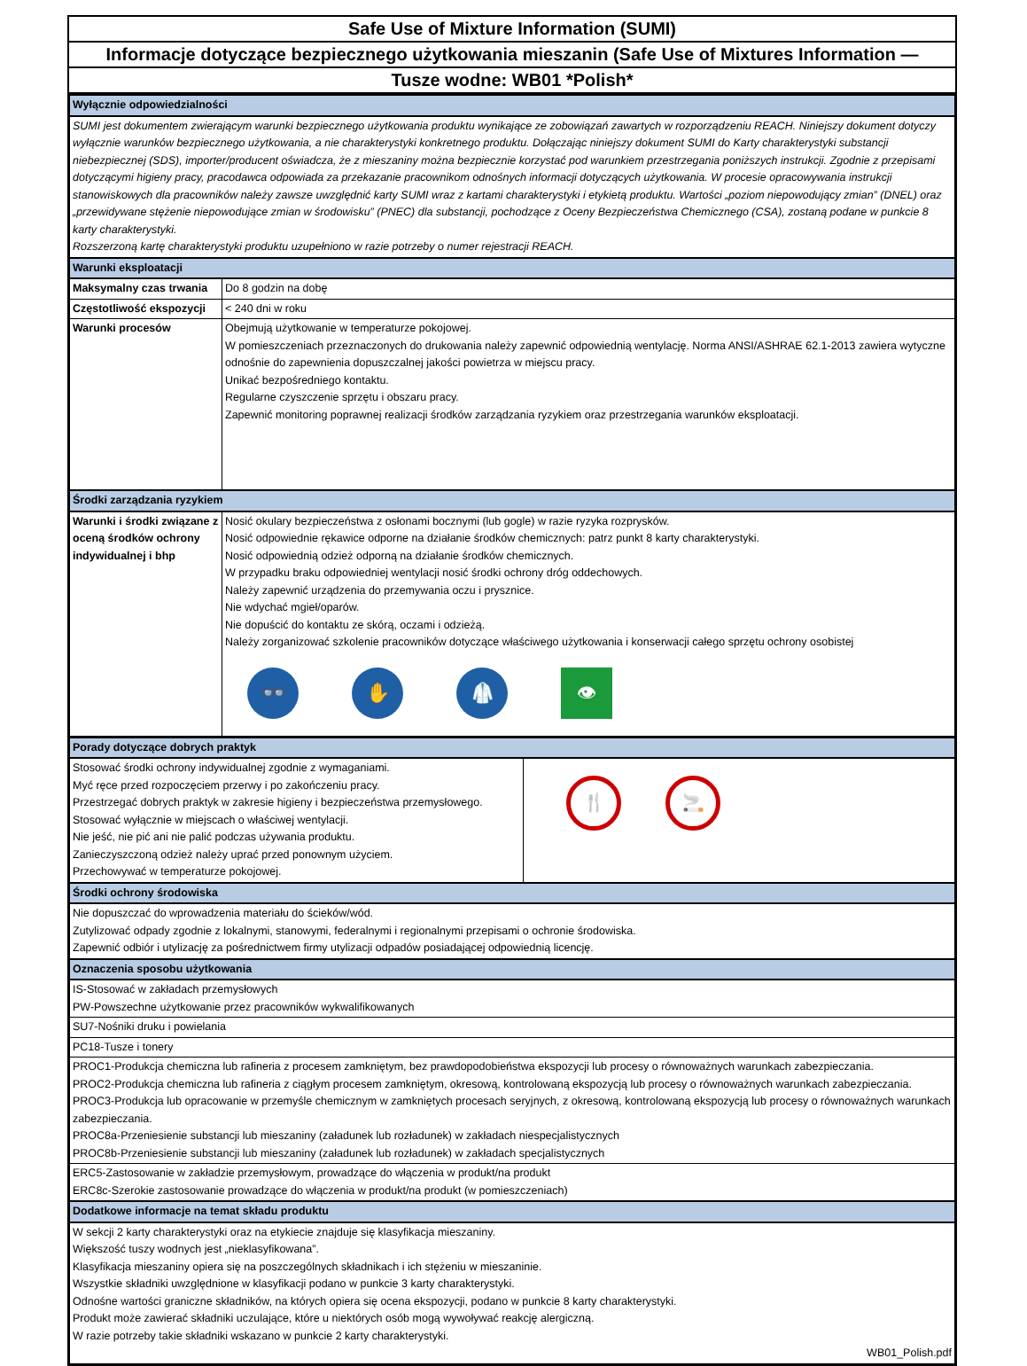Safe Use of Mixture Information (SUMI)
Informacje dotyczące bezpiecznego użytkowania mieszanin (Safe Use of Mixtures Information —
Tusze wodne: WB01 *Polish*
| Wyłącznie odpowiedzialności | |
| SUMI jest dokumentem zwierającym warunki bezpiecznego użytkowania produktu wynikające ze zobowiązań zawartych w rozporządzeniu REACH. Niniejszy dokument dotyczy wyłącznie warunków bezpiecznego użytkowania, a nie charakterystyki konkretnego produktu. Dołączając niniejszy dokument SUMI do Karty charakterystyki substancji niebezpiecznej (SDS), importer/producent oświadcza, że z mieszaniny można bezpiecznie korzystać pod warunkiem przestrzegania poniższych instrukcji. Zgodnie z przepisami dotyczącymi higieny pracy, pracodawca odpowiada za przekazanie pracownikom odnośnych informacji dotyczących użytkowania. W procesie opracowywania instrukcji stanowiskowych dla pracowników należy zawsze uwzględnić karty SUMI wraz z kartami charakterystyki i etykietą produktu. Wartości „poziom niepowodujący zmian” (DNEL) oraz „przewidywane stężenie niepowodujące zmian w środowisku” (PNEC) dla substancji, pochodzące z Oceny Bezpieczeństwa Chemicznego (CSA), zostaną podane w punkcie 8 karty charakterystyki. Rozszerzoną kartę charakterystyki produktu uzupełniono w razie potrzeby o numer rejestracji REACH. | |
| Warunki eksploatacji | |
| Maksymalny czas trwania | Do 8 godzin na dobę |
| Częstotliwość ekspozycji | < 240 dni w roku |
| Warunki procesów | Obejmują użytkowanie w temperaturze pokojowej. W pomieszczeniach przeznaczonych do drukowania należy zapewnić odpowiednią wentylację. Norma ANSI/ASHRAE 62.1-2013 zawiera wytyczne odnośnie do zapewnienia dopuszczalnej jakości powietrza w miejscu pracy. Unikać bezpośredniego kontaktu. Regularne czyszczenie sprzętu i obszaru pracy. Zapewnić monitoring poprawnej realizacji środków zarządzania ryzykiem oraz przestrzegania warunków eksploatacji. |
| Środki zarządzania ryzykiem | |
| Warunki i środki związane z oceną środków ochrony indywidualnej i bhp | Nosić okulary bezpieczeństwa z osłonami bocznymi (lub gogle) w razie ryzyka rozprysków. Nosić odpowiednie rękawice odporne na działanie środków chemicznych: patrz punkt 8 karty charakterystyki. Nosić odpowiednią odzież odporną na działanie środków chemicznych. W przypadku braku odpowiedniej wentylacji nosić środki ochrony dróg oddechowych. Należy zapewnić urządzenia do przemywania oczu i prysznice. Nie wdychać mgieł/oparów. Nie dopuścić do kontaktu ze skórą, oczami i odzieżą. Należy zorganizować szkolenie pracowników dotyczące właściwego użytkowania i konserwacji całego sprzętu ochrony osobistej 👓 ✋ 🥼 👁 |
| Porady dotyczące dobrych praktyk | |
| Stosować środki ochrony indywidualnej zgodnie z wymaganiami. Myć ręce przed rozpoczęciem przerwy i po zakończeniu pracy. Przestrzegać dobrych praktyk w zakresie higieny i bezpieczeństwa przemysłowego. Stosować wyłącznie w miejscach o właściwej wentylacji. Nie jeść, nie pić ani nie palić podczas używania produktu. Zanieczyszczoną odzież należy uprać przed ponownym użyciem. Przechowywać w temperaturze pokojowej. | 🍴 🚬 |
| Środki ochrony środowiska | |
| Nie dopuszczać do wprowadzenia materiału do ścieków/wód. Zutylizować odpady zgodnie z lokalnymi, stanowymi, federalnymi i regionalnymi przepisami o ochronie środowiska. Zapewnić odbiór i utylizację za pośrednictwem firmy utylizacji odpadów posiadającej odpowiednią licencję. | |
| Oznaczenia sposobu użytkowania | |
| IS-Stosować w zakładach przemysłowych PW-Powszechne użytkowanie przez pracowników wykwalifikowanych | |
| SU7-Nośniki druku i powielania | |
| PC18-Tusze i tonery | |
| PROC1-Produkcja chemiczna lub rafineria z procesem zamkniętym, bez prawdopodobieństwa ekspozycji lub procesy o równoważnych warunkach zabezpieczania. PROC2-Produkcja chemiczna lub rafineria z ciągłym procesem zamkniętym, okresową, kontrolowaną ekspozycją lub procesy o równoważnych warunkach zabezpieczania. PROC3-Produkcja lub opracowanie w przemyśle chemicznym w zamkniętych procesach seryjnych, z okresową, kontrolowaną ekspozycją lub procesy o równoważnych warunkach zabezpieczania. PROC8a-Przeniesienie substancji lub mieszaniny (załadunek lub rozładunek) w zakładach niespecjalistycznych PROC8b-Przeniesienie substancji lub mieszaniny (załadunek lub rozładunek) w zakładach specjalistycznych | |
| ERC5-Zastosowanie w zakładzie przemysłowym, prowadzące do włączenia w produkt/na produkt ERC8c-Szerokie zastosowanie prowadzące do włączenia w produkt/na produkt (w pomieszczeniach) | |
| Dodatkowe informacje na temat składu produktu | |
| W sekcji 2 karty charakterystyki oraz na etykiecie znajduje się klasyfikacja mieszaniny. Większość tuszy wodnych jest „nieklasyfikowana”. Klasyfikacja mieszaniny opiera się na poszczególnych składnikach i ich stężeniu w mieszaninie. Wszystkie składniki uwzględnione w klasyfikacji podano w punkcie 3 karty charakterystyki. Odnośne wartości graniczne składników, na których opiera się ocena ekspozycji, podano w punkcie 8 karty charakterystyki. Produkt może zawierać składniki uczulające, które u niektórych osób mogą wywoływać reakcję alergiczną. W razie potrzeby takie składniki wskazano w punkcie 2 karty charakterystyki. WB01_Polish.pdf | |